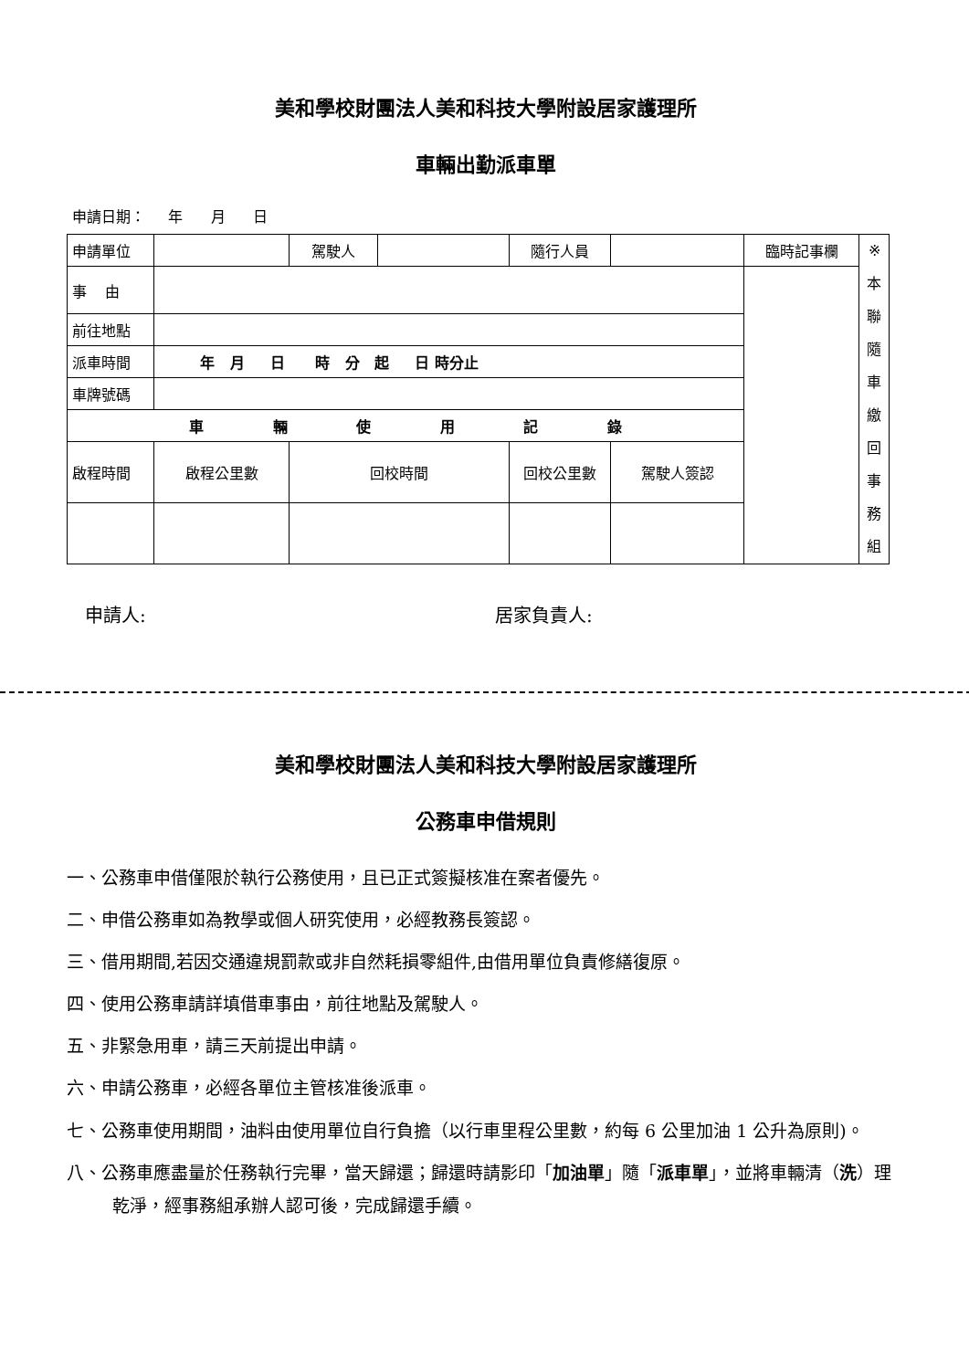美和學校財團法人美和科技大學附設居家護理所
車輛出勤派車單
申請日期： 年 月 日
| 申請單位 | | 駕駛人 | | 隨行人員 | | 臨時記事欄 | ※ 本 聯 隨 車 繳 回 事 務 組 |
| 事 由 | | | | | | | |
| 前往地點 | | | | | | | |
| 派車時間 | 年 月 日 時 分 起 日 時分止 | | | | | | |
| 車牌號碼 | | | | | | | |
| 車 輛 使 用 記 錄 | | | | | | | |
| 啟程時間 | 啟程公里數 | 回校時間 | | 回校公里數 | 駕駛人簽認 | | |
申請人: 居家負責人:
美和學校財團法人美和科技大學附設居家護理所
公務車申借規則
一、公務車申借僅限於執行公務使用，且已正式簽擬核准在案者優先。
二、申借公務車如為教學或個人研究使用，必經教務長簽認。
三、借用期間,若因交通違規罰款或非自然耗損零組件,由借用單位負責修繕復原。
四、使用公務車請詳填借車事由，前往地點及駕駛人。
五、非緊急用車，請三天前提出申請。
六、申請公務車，必經各單位主管核准後派車。
七、公務車使用期間，油料由使用單位自行負擔（以行車里程公里數，約每 6 公里加油 1 公升為原則)。
八、公務車應盡量於任務執行完畢，當天歸還；歸還時請影印「加油單」隨「派車單」，並將車輛清（洗）理乾淨，經事務組承辦人認可後，完成歸還手續。